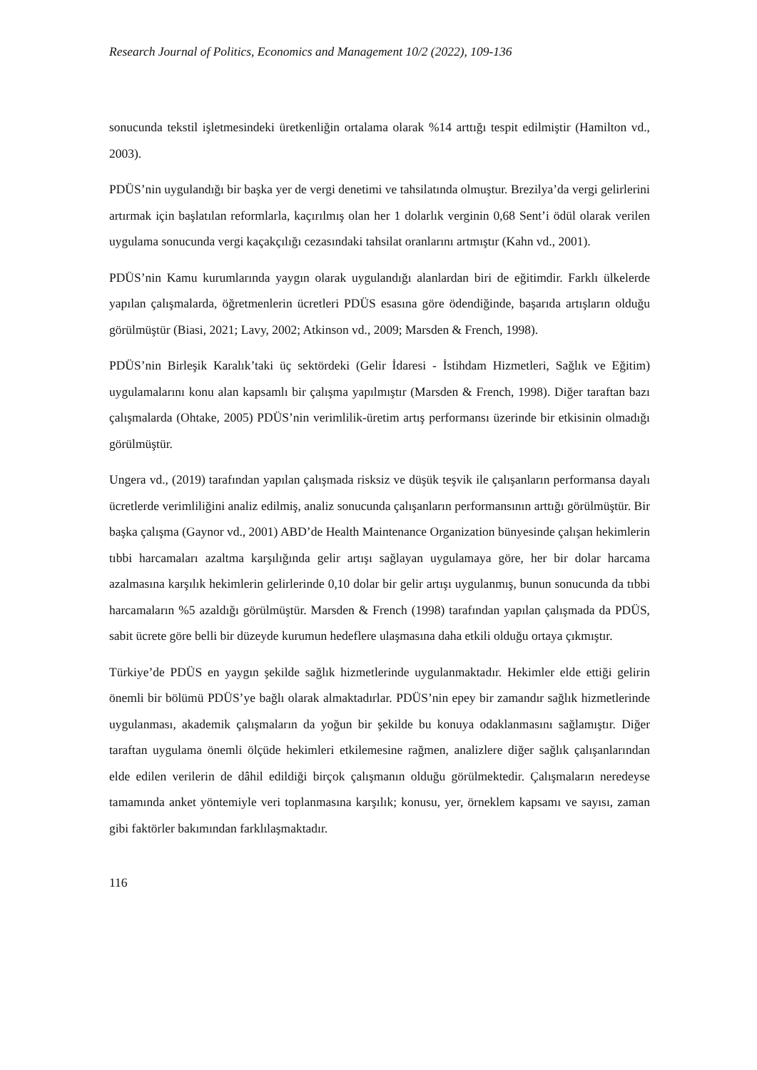Research Journal of Politics, Economics and Management 10/2 (2022), 109-136
sonucunda tekstil işletmesindeki üretkenliğin ortalama olarak %14 arttığı tespit edilmiştir (Hamilton vd., 2003).
PDÜS’nin uygulandığı bir başka yer de vergi denetimi ve tahsilatında olmuştur. Brezilya’da vergi gelirlerini artırmak için başlatılan reformlarla, kaçırılmış olan her 1 dolarlık verginin 0,68 Sent’i ödül olarak verilen uygulama sonucunda vergi kaçakçılığı cezasındaki tahsilat oranlarını artmıştır (Kahn vd., 2001).
PDÜS’nin Kamu kurumlarında yaygın olarak uygulandığı alanlardan biri de eğitimdir. Farklı ülkelerde yapılan çalışmalarda, öğretmenlerin ücretleri PDÜS esasına göre ödendiğinde, başarıda artışların olduğu görülmüştür (Biasi, 2021; Lavy, 2002; Atkinson vd., 2009; Marsden & French, 1998).
PDÜS’nin Birleşik Karalık’taki üç sektördeki (Gelir İdaresi - İstihdam Hizmetleri, Sağlık ve Eğitim) uygulamalarını konu alan kapsamlı bir çalışma yapılmıştır (Marsden & French, 1998). Diğer taraftan bazı çalışmalarda (Ohtake, 2005) PDÜS’nin verimlilik-üretim artış performansı üzerinde bir etkisinin olmadığı görülmüştür.
Ungera vd., (2019) tarafından yapılan çalışmada risksiz ve düşük teşvik ile çalışanların performansa dayalı ücretlerde verimliliğini analiz edilmiş, analiz sonucunda çalışanların performansının arttığı görülmüştür. Bir başka çalışma (Gaynor vd., 2001) ABD’de Health Maintenance Organization bünyesinde çalışan hekimlerin tıbbi harcamaları azaltma karşılığında gelir artışı sağlayan uygulamaya göre, her bir dolar harcama azalmasına karşılık hekimlerin gelirlerinde 0,10 dolar bir gelir artışı uygulanmış, bunun sonucunda da tıbbi harcamaların %5 azaldığı görülmüştür. Marsden & French (1998) tarafından yapılan çalışmada da PDÜS, sabit ücrete göre belli bir düzeyde kurumun hedeflere ulaşmasına daha etkili olduğu ortaya çıkmıştır.
Türkiye’de PDÜS en yaygın şekilde sağlık hizmetlerinde uygulanmaktadır. Hekimler elde ettiği gelirin önemli bir bölümü PDÜS’ye bağlı olarak almaktadırlar. PDÜS’nin epey bir zamandır sağlık hizmetlerinde uygulanması, akademik çalışmaların da yoğun bir şekilde bu konuya odaklanmasını sağlamıştır. Diğer taraftan uygulama önemli ölçüde hekimleri etkilemesine rağmen, analizlere diğer sağlık çalışanlarından elde edilen verilerin de dâhil edildiği birçok çalışmanın olduğu görülmektedir. Çalışmaların neredeyse tamamında anket yöntemiyle veri toplanmasına karşılık; konusu, yer, örneklem kapsamı ve sayısı, zaman gibi faktörler bakımından farklılaşmaktadır.
116